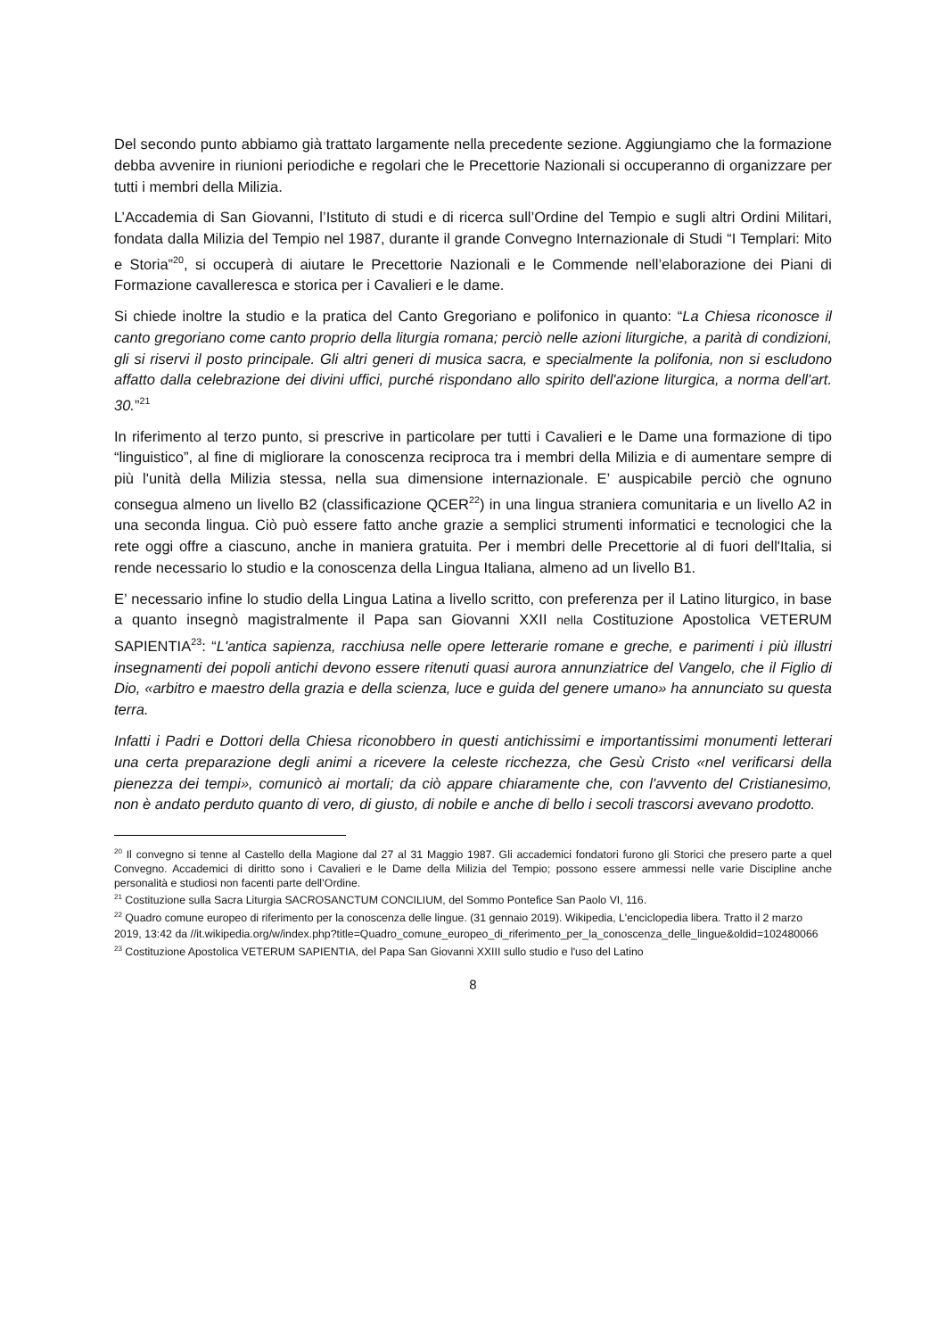Del secondo punto abbiamo già trattato largamente nella precedente sezione. Aggiungiamo che la formazione debba avvenire in riunioni periodiche e regolari che le Precettorie Nazionali si occuperanno di organizzare per tutti i membri della Milizia.
L’Accademia di San Giovanni, l’Istituto di studi e di ricerca sull’Ordine del Tempio e sugli altri Ordini Militari, fondata dalla Milizia del Tempio nel 1987, durante il grande Convegno Internazionale di Studi “I Templari: Mito e Storia”<sup>20</sup>, si occuperà di aiutare le Precettorie Nazionali e le Commende nell’elaborazione dei Piani di Formazione cavalleresca e storica per i Cavalieri e le dame.
Si chiede inoltre la studio e la pratica del Canto Gregoriano e polifonico in quanto: “La Chiesa riconosce il canto gregoriano come canto proprio della liturgia romana; perciò nelle azioni liturgiche, a parità di condizioni, gli si riservi il posto principale. Gli altri generi di musica sacra, e specialmente la polifonia, non si escludono affatto dalla celebrazione dei divini uffici, purché rispondano allo spirito dell'azione liturgica, a norma dell'art. 30.”<sup>21</sup>
In riferimento al terzo punto, si prescrive in particolare per tutti i Cavalieri e le Dame una formazione di tipo “linguistico”, al fine di migliorare la conoscenza reciproca tra i membri della Milizia e di aumentare sempre di più l'unità della Milizia stessa, nella sua dimensione internazionale. E’ auspicabile perciò che ognuno consegua almeno un livello B2 (classificazione QCER<sup>22</sup>) in una lingua straniera comunitaria e un livello A2 in una seconda lingua. Ciò può essere fatto anche grazie a semplici strumenti informatici e tecnologici che la rete oggi offre a ciascuno, anche in maniera gratuita. Per i membri delle Precettorie al di fuori dell'Italia, si rende necessario lo studio e la conoscenza della Lingua Italiana, almeno ad un livello B1.
E’ necessario infine lo studio della Lingua Latina a livello scritto, con preferenza per il Latino liturgico, in base a quanto insegnò magistralmente il Papa san Giovanni XXII nella Costituzione Apostolica VETERUM SAPIENTIA<sup>23</sup>: “L'antica sapienza, racchiusa nelle opere letterarie romane e greche, e parimenti i più illustri insegnamenti dei popoli antichi devono essere ritenuti quasi aurora annunziatrice del Vangelo, che il Figlio di Dio, «arbitro e maestro della grazia e della scienza, luce e guida del genere umano» ha annunciato su questa terra.
Infatti i Padri e Dottori della Chiesa riconobbero in questi antichissimi e importantissimi monumenti letterari una certa preparazione degli animi a ricevere la celeste ricchezza, che Gesù Cristo «nel verificarsi della pienezza dei tempi», comunicò ai mortali; da ciò appare chiaramente che, con l'avvento del Cristianesimo, non è andato perduto quanto di vero, di giusto, di nobile e anche di bello i secoli trascorsi avevano prodotto.
<sup>20</sup> Il convegno si tenne al Castello della Magione dal 27 al 31 Maggio 1987. Gli accademici fondatori furono gli Storici che presero parte a quel Convegno. Accademici di diritto sono i Cavalieri e le Dame della Milizia del Tempio; possono essere ammessi nelle varie Discipline anche personalità e studiosi non facenti parte dell’Ordine.
<sup>21</sup> Costituzione sulla Sacra Liturgia SACROSANCTUM CONCILIUM, del Sommo Pontefice San Paolo VI, 116.
<sup>22</sup> Quadro comune europeo di riferimento per la conoscenza delle lingue. (31 gennaio 2019). Wikipedia, L'enciclopedia libera. Tratto il 2 marzo 2019, 13:42 da //it.wikipedia.org/w/index.php?title=Quadro_comune_europeo_di_riferimento_per_la_conoscenza_delle_lingue&oldid=102480066
<sup>23</sup> Costituzione Apostolica VETERUM SAPIENTIA, del Papa San Giovanni XXIII sullo studio e l'uso del Latino
8